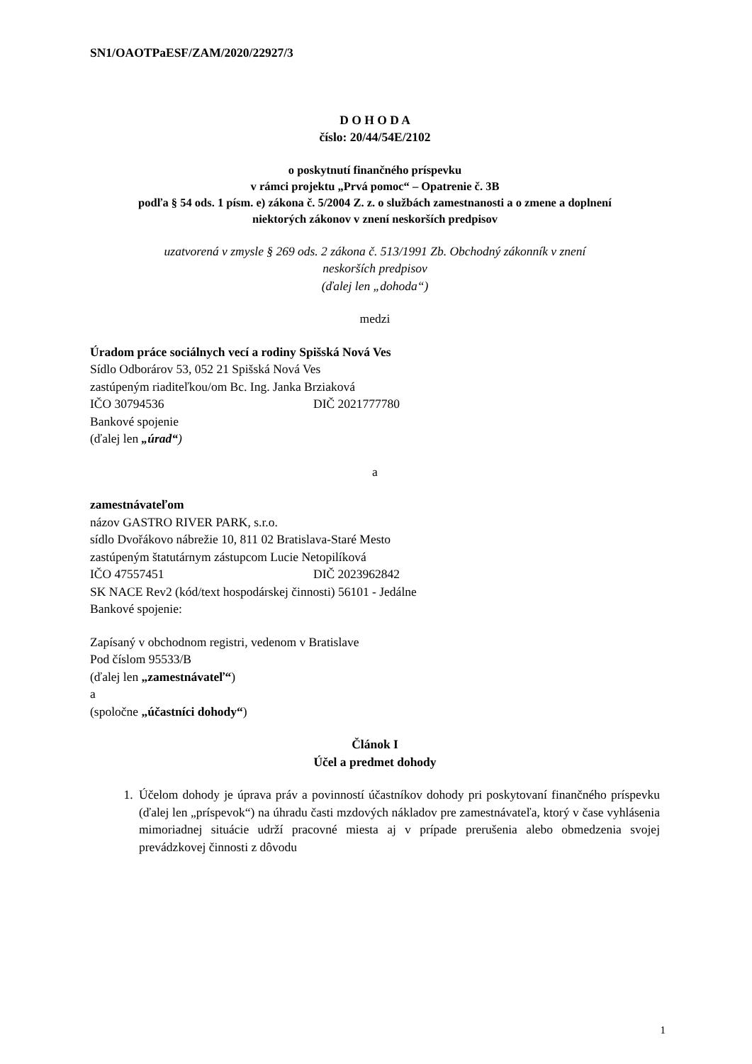SN1/OAOTPaESF/ZAM/2020/22927/3
D O H O D A
číslo: 20/44/54E/2102
o poskytnutí finančného príspevku
v rámci projektu „Prvá pomoc“ – Opatrenie č. 3B
podľa § 54 ods. 1 písm. e) zákona č. 5/2004 Z. z. o službách zamestnanosti a o zmene a doplnení
niektorých zákonov v znení neskorších predpisov
uzatvorená v zmysle § 269 ods. 2 zákona č. 513/1991 Zb. Obchodný zákonník v znení
neskorších predpisov
(ďalej len „dohoda“)
medzi
Úradom práce sociálnych vecí a rodiny Spišská Nová Ves
Sídlo Odborárov 53, 052 21 Spišská Nová Ves
zastúpeným riaditeľkou/om Bc. Ing. Janka Brziaková
IČO 30794536 DIČ 2021777780
Bankové spojenie
(ďalej len „úrad“)
a
zamestnávateľom
názov GASTRO RIVER PARK, s.r.o.
sídlo Dvořákovo nábrežie 10, 811 02 Bratislava-Staré Mesto
zastúpeným štatutárnym zástupcom Lucie Netopilíková
IČO 47557451 DIČ 2023962842
SK NACE Rev2 (kód/text hospodárskej činnosti) 56101 - Jedálne
Bankové spojenie:
Zapísaný v obchodnom registri, vedenom v Bratislave
Pod číslom 95533/B
(ďalej len „zamestnávateľ“)
a
(spoločne „účastníci dohody“)
Článok I
Účel a predmet dohody
1. Účelom dohody je úprava práv a povinností účastníkov dohody pri poskytovaní finančného príspevku (ďalej len „príspevok“) na úhradu časti mzdových nákladov pre zamestnávateľa, ktorý v čase vyhlásenia mimoriadnej situácie udrží pracovné miesta aj v prípade prerušenia alebo obmedzenia svojej prevádzkovej činnosti z dôvodu
1